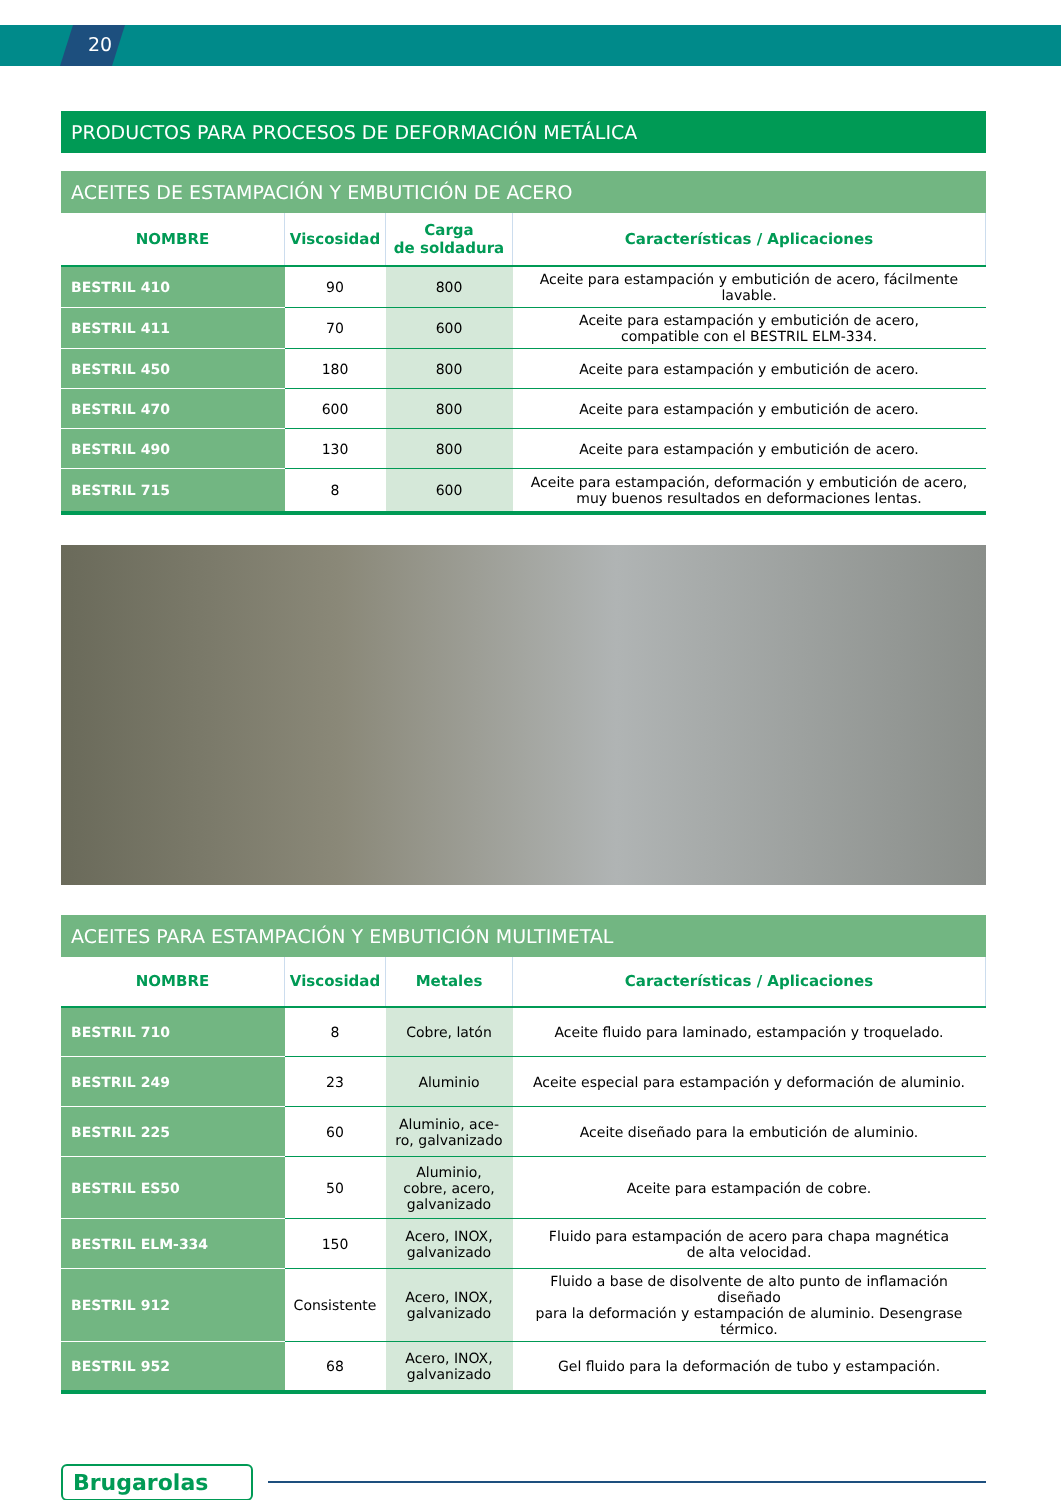20
PRODUCTOS PARA PROCESOS DE DEFORMACIÓN METÁLICA
ACEITES DE ESTAMPACIÓN Y EMBUTICIÓN DE ACERO
| NOMBRE | Viscosidad | Carga de soldadura | Características / Aplicaciones |
| --- | --- | --- | --- |
| BESTRIL 410 | 90 | 800 | Aceite para estampación y embutición de acero, fácilmente lavable. |
| BESTRIL 411 | 70 | 600 | Aceite para estampación y embutición de acero, compatible con el BESTRIL ELM-334. |
| BESTRIL 450 | 180 | 800 | Aceite para estampación y embutición de acero. |
| BESTRIL 470 | 600 | 800 | Aceite para estampación y embutición de acero. |
| BESTRIL 490 | 130 | 800 | Aceite para estampación y embutición de acero. |
| BESTRIL 715 | 8 | 600 | Aceite para estampación, deformación y embutición de acero, muy buenos resultados en deformaciones lentas. |
ACEITES PARA ESTAMPACIÓN Y EMBUTICIÓN MULTIMETAL
| NOMBRE | Viscosidad | Metales | Características / Aplicaciones |
| --- | --- | --- | --- |
| BESTRIL 710 | 8 | Cobre, latón | Aceite fluido para laminado, estampación y troquelado. |
| BESTRIL 249 | 23 | Aluminio | Aceite especial para estampación y deformación de aluminio. |
| BESTRIL 225 | 60 | Aluminio, ace- ro, galvanizado | Aceite diseñado para la embutición de aluminio. |
| BESTRIL ES50 | 50 | Aluminio, cobre, acero, galvanizado | Aceite para estampación de cobre. |
| BESTRIL ELM-334 | 150 | Acero, INOX, galvanizado | Fluido para estampación de acero para chapa magnética de alta velocidad. |
| BESTRIL 912 | Consistente | Acero, INOX, galvanizado | Fluido a base de disolvente de alto punto de inflamación diseñado para la deformación y estampación de aluminio. Desengrase térmico. |
| BESTRIL 952 | 68 | Acero, INOX, galvanizado | Gel fluido para la deformación de tubo y estampación. |
Brugarolas